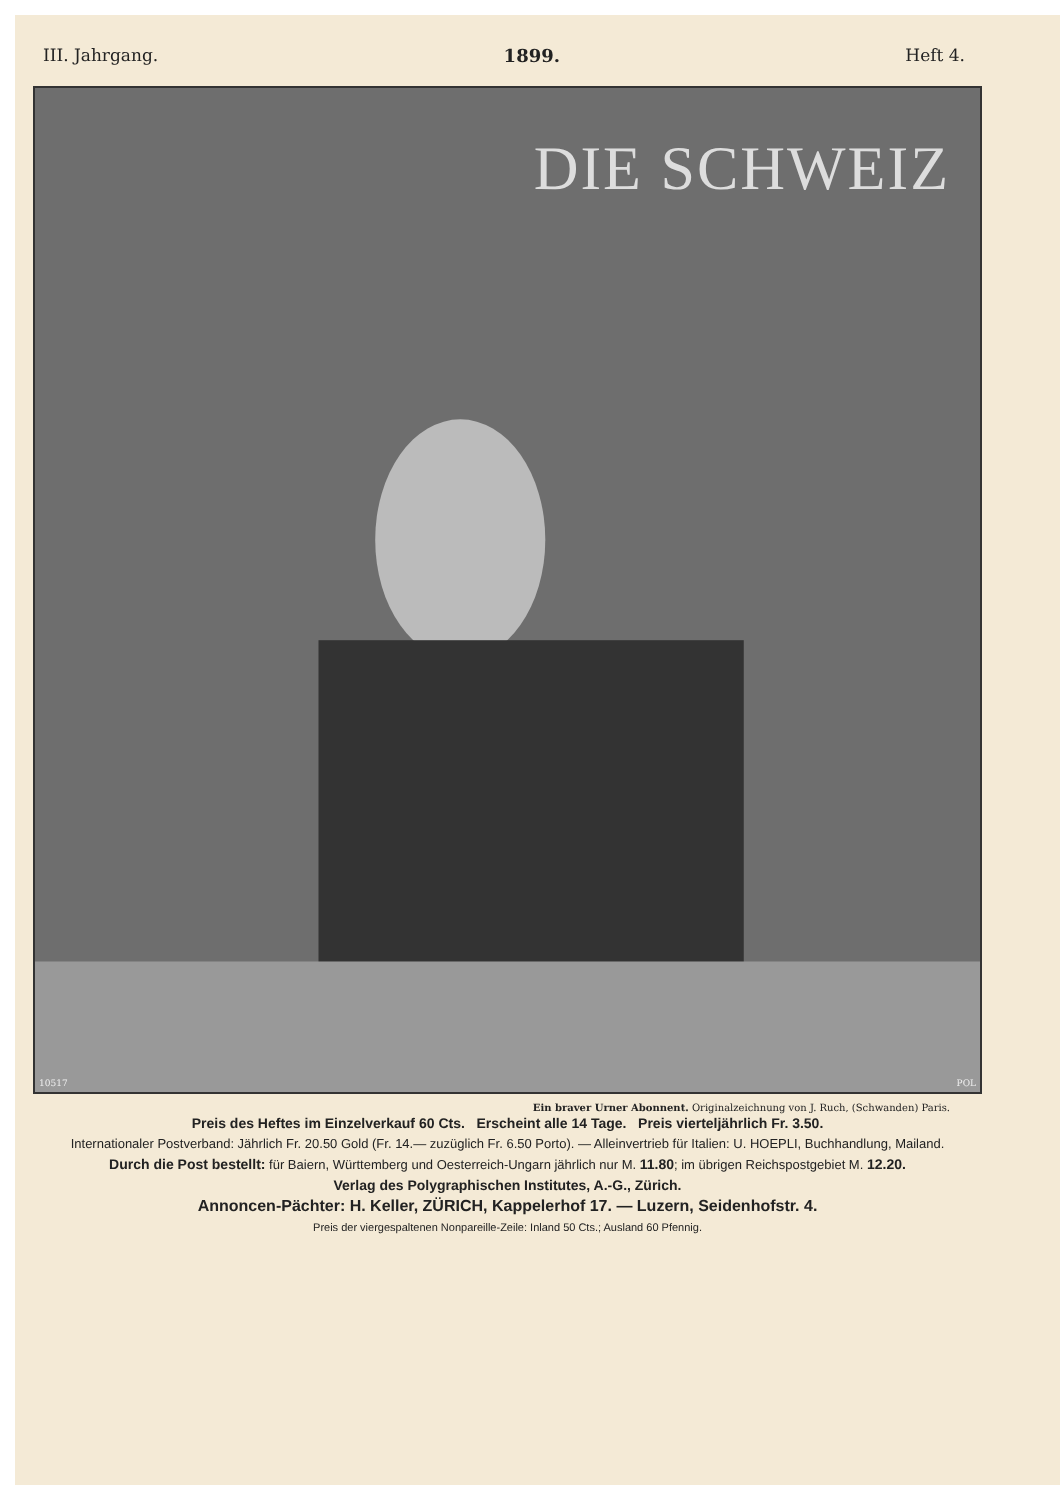III. Jahrgang. 1899. Heft 4.
DIE SCHWEIZ
10517 POL
Ein braver Urner Abonnent. Originalzeichnung von J. Ruch, (Schwanden) Paris.
Preis des Heftes im Einzelverkauf 60 Cts. Erscheint alle 14 Tage. Preis vierteljährlich Fr. 3.50.
Internationaler Postverband: Jährlich Fr. 20.50 Gold (Fr. 14.— zuzüglich Fr. 6.50 Porto). — Alleinvertrieb für Italien: U. HOEPLI, Buchhandlung, Mailand.
Durch die Post bestellt: für Baiern, Württemberg und Oesterreich-Ungarn jährlich nur M. 11.80; im übrigen Reichspostgebiet M. 12.20.
Verlag des Polygraphischen Institutes, A.-G., Zürich.
Annoncen-Pächter: H. Keller, ZÜRICH, Kappelerhof 17. — Luzern, Seidenhofstr. 4.
Preis der viergespaltenen Nonpareille-Zeile: Inland 50 Cts.; Ausland 60 Pfennig.